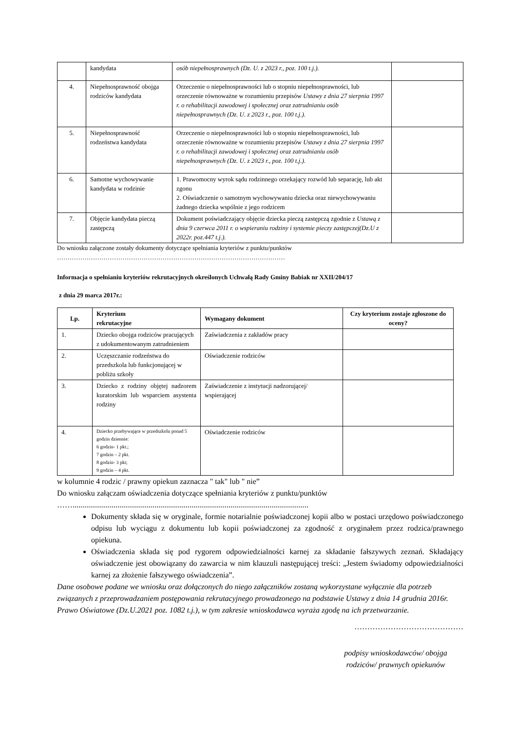| | kandydata | osób niepełnosprawnych (Dz. U. z 2023 r., poz. 100 t.j.). | |
| 4. | Niepełnosprawność obojga rodziców kandydata | Orzeczenie o niepełnosprawności lub o stopniu niepełnosprawności, lub orzeczenie równoważne w rozumieniu przepisów Ustawy z dnia 27 sierpnia 1997 r. o rehabilitacji zawodowej i społecznej oraz zatrudnianiu osób niepełnosprawnych (Dz. U. z 2023 r., poz. 100 t.j.). | |
| 5. | Niepełnosprawność rodzeństwa kandydata | Orzeczenie o niepełnosprawności lub o stopniu niepełnosprawności, lub orzeczenie równoważne w rozumieniu przepisów Ustawy z dnia 27 sierpnia 1997 r. o rehabilitacji zawodowej i społecznej oraz zatrudnianiu osób niepełnosprawnych (Dz. U. z 2023 r., poz. 100 t.j.). | |
| 6. | Samotne wychowywanie kandydata w rodzinie | 1. Prawomocny wyrok sądu rodzinnego orzekający rozwód lub separację, lub akt zgonu 2. Oświadczenie o samotnym wychowywaniu dziecka oraz niewychowywaniu żadnego dziecka wspólnie z jego rodzicem | |
| 7. | Objęcie kandydata pieczą zastępczą | Dokument poświadczający objęcie dziecka pieczą zastępczą zgodnie z Ustawą z dnia 9 czerwca 2011 r. o wspieraniu rodziny i systemie pieczy zastępczej(Dz.U z 2022r. poz.447 t.j.). | |
Do wniosku załączone zostały dokumenty dotyczące spełniania kryteriów z punktu/punktów
………………………………………………………………………………………………
Informacja o spełnianiu kryteriów rekrutacyjnych określonych Uchwałą Rady Gminy Babiak nr XXII/204/17
z dnia 29 marca 2017r.:
| Lp. | Kryterium rekrutacyjne | Wymagany dokument | Czy kryterium zostaje zgłoszone do oceny? |
| --- | --- | --- | --- |
| 1. | Dziecko obojga rodziców pracujących z udokumentowanym zatrudnieniem | Zaświadczenia z zakładów pracy | |
| 2. | Uczęszczanie rodzeństwa do przedszkola lub funkcjonującej w pobliżu szkoły | Oświadczenie rodziców | |
| 3. | Dziecko z rodziny objętej nadzorem kuratorskim lub wsparciem asystenta rodziny | Zaświadczenie z instytucji nadzorującej/ wspierającej | |
| 4. | Dziecko przebywające w przedszkolu ponad 5 godzin dziennie: 6 godzin- 1 pkt.; 7 godzin – 2 pkt. 8 godzin- 3 pkt; 9 godzin – 4 pkt. | Oświadczenie rodziców | |
w kolumnie 4 rodzic / prawny opiekun zaznacza " tak" lub " nie”
Do wniosku załączam oświadczenia dotyczące spełniania kryteriów z punktu/punktów
…….........................................................................................................................
Dokumenty składa się w oryginale, formie notarialnie poświadczonej kopii albo w postaci urzędowo poświadczonego odpisu lub wyciągu z dokumentu lub kopii poświadczonej za zgodność z oryginałem przez rodzica/prawnego opiekuna.
Oświadczenia składa się pod rygorem odpowiedzialności karnej za składanie fałszywych zeznań. Składający oświadczenie jest obowiązany do zawarcia w nim klauzuli następującej treści: „Jestem świadomy odpowiedzialności karnej za złożenie fałszywego oświadczenia”.
Dane osobowe podane we wniosku oraz dołączonych do niego załączników zostaną wykorzystane wyłącznie dla potrzeb związanych z przeprowadzaniem postępowania rekrutacyjnego prowadzonego na podstawie Ustawy z dnia 14 grudnia 2016r. Prawo Oświatowe (Dz.U.2021 poz. 1082 t.j.), w tym zakresie wnioskodawca wyraża zgodę na ich przetwarzanie.
……………………………………
podpisy wnioskodawców/ obojga rodziców/ prawnych opiekunów